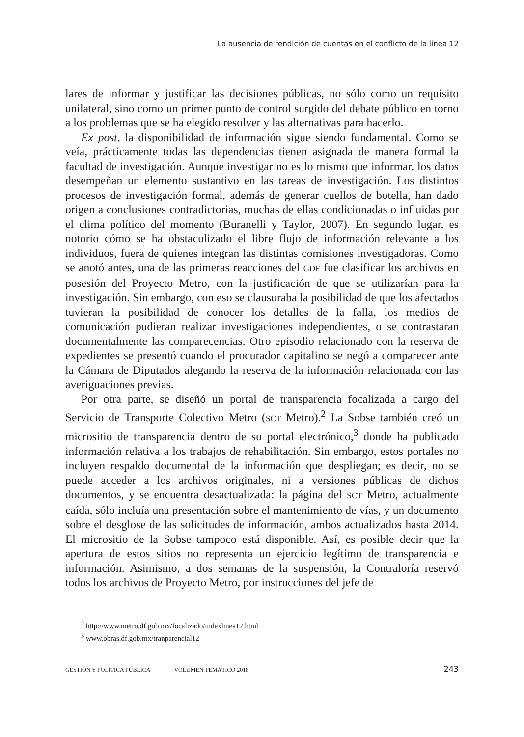La ausencia de rendición de cuentas en el conflicto de la línea 12
lares de informar y justificar las decisiones públicas, no sólo como un requisito unilateral, sino como un primer punto de control surgido del debate público en torno a los problemas que se ha elegido resolver y las alternativas para hacerlo.
Ex post, la disponibilidad de información sigue siendo fundamental. Como se veía, prácticamente todas las dependencias tienen asignada de manera formal la facultad de investigación. Aunque investigar no es lo mismo que informar, los datos desempeñan un elemento sustantivo en las tareas de investigación. Los distintos procesos de investigación formal, además de generar cuellos de botella, han dado origen a conclusiones contradictorias, muchas de ellas condicionadas o influidas por el clima político del momento (Buranelli y Taylor, 2007). En segundo lugar, es notorio cómo se ha obstaculizado el libre flujo de información relevante a los individuos, fuera de quienes integran las distintas comisiones investigadoras. Como se anotó antes, una de las primeras reacciones del GDF fue clasificar los archivos en posesión del Proyecto Metro, con la justificación de que se utilizarían para la investigación. Sin embargo, con eso se clausuraba la posibilidad de que los afectados tuvieran la posibilidad de conocer los detalles de la falla, los medios de comunicación pudieran realizar investigaciones independientes, o se contrastaran documentalmente las comparecencias. Otro episodio relacionado con la reserva de expedientes se presentó cuando el procurador capitalino se negó a comparecer ante la Cámara de Diputados alegando la reserva de la información relacionada con las averiguaciones previas.
Por otra parte, se diseñó un portal de transparencia focalizada a cargo del Servicio de Transporte Colectivo Metro (SCT Metro).<sup>2</sup> La Sobse también creó un micrositio de transparencia dentro de su portal electrónico,<sup>3</sup> donde ha publicado información relativa a los trabajos de rehabilitación. Sin embargo, estos portales no incluyen respaldo documental de la información que despliegan; es decir, no se puede acceder a los archivos originales, ni a versiones públicas de dichos documentos, y se encuentra desactualizada: la página del SCT Metro, actualmente caída, sólo incluía una presentación sobre el mantenimiento de vías, y un documento sobre el desglose de las solicitudes de información, ambos actualizados hasta 2014. El micrositio de la Sobse tampoco está disponible. Así, es posible decir que la apertura de estos sitios no representa un ejercicio legítimo de transparencia e información. Asimismo, a dos semanas de la suspensión, la Contraloría reservó todos los archivos de Proyecto Metro, por instrucciones del jefe de
<sup>2</sup> http://www.metro.df.gob.mx/focalizado/indexlinea12.html
<sup>3</sup> www.obras.df.gob.mx/tranparencial12
GESTIÓN Y POLÍTICA PÚBLICA VOLUMEN TEMÁTICO 2018 243